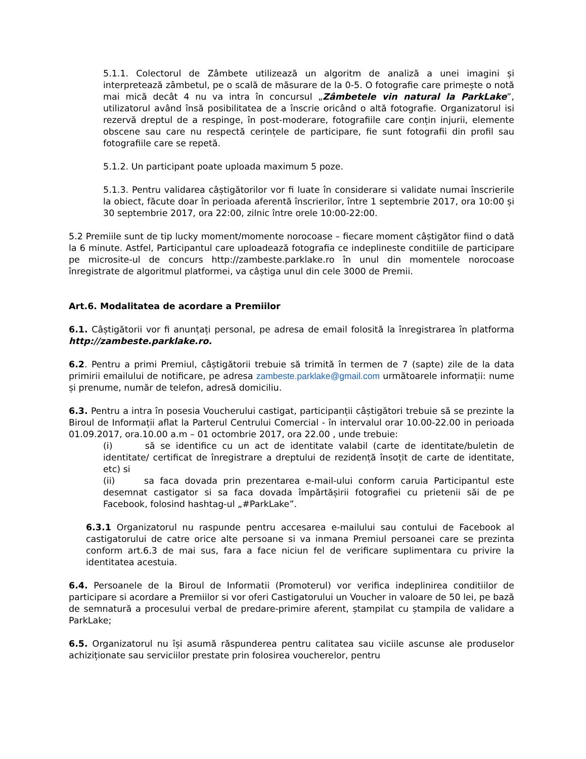5.1.1. Colectorul de Zâmbete utilizează un algoritm de analiză a unei imagini și interpretează zâmbetul, pe o scală de măsurare de la 0-5. O fotografie care primește o notă mai mică decât 4 nu va intra în concursul „Zâmbetele vin natural la ParkLake”, utilizatorul având însă posibilitatea de a înscrie oricând o altă fotografie. Organizatorul isi rezervă dreptul de a respinge, în post-moderare, fotografiile care conțin injurii, elemente obscene sau care nu respectă cerințele de participare, fie sunt fotografii din profil sau fotografiile care se repetă.
5.1.2. Un participant poate uploada maximum 5 poze.
5.1.3. Pentru validarea câștigătorilor vor fi luate în considerare si validate numai înscrierile la obiect, făcute doar în perioada aferentă înscrierilor, între 1 septembrie 2017, ora 10:00 și 30 septembrie 2017, ora 22:00, zilnic între orele 10:00-22:00.
5.2 Premiile sunt de tip lucky moment/momente norocoase – fiecare moment câștigător fiind o dată la 6 minute. Astfel, Participantul care uploadează fotografia ce indeplineste conditiile de participare pe microsite-ul de concurs http://zambeste.parklake.ro în unul din momentele norocoase înregistrate de algoritmul platformei, va câștiga unul din cele 3000 de Premii.
Art.6. Modalitatea de acordare a Premiilor
6.1. Câștigătorii vor fi anunțați personal, pe adresa de email folosită la înregistrarea în platforma http://zambeste.parklake.ro.
6.2. Pentru a primi Premiul, câștigătorii trebuie să trimită în termen de 7 (sapte) zile de la data primirii emailului de notificare, pe adresa zambeste.parklake@gmail.com următoarele informații: nume și prenume, număr de telefon, adresă domiciliu.
6.3. Pentru a intra în posesia Voucherului castigat, participanții câștigători trebuie să se prezinte la Biroul de Informații aflat la Parterul Centrului Comercial - în intervalul orar 10.00-22.00 in perioada 01.09.2017, ora.10.00 a.m – 01 octombrie 2017, ora 22.00 , unde trebuie:
(i) să se identifice cu un act de identitate valabil (carte de identitate/buletin de identitate/ certificat de înregistrare a dreptului de rezidență însoțit de carte de identitate, etc) si
(ii) sa faca dovada prin prezentarea e-mail-ului conform caruia Participantul este desemnat castigator si sa faca dovada împărtășirii fotografiei cu prietenii săi de pe Facebook, folosind hashtag-ul „#ParkLake”.
6.3.1 Organizatorul nu raspunde pentru accesarea e-mailului sau contului de Facebook al castigatorului de catre orice alte persoane si va inmana Premiul persoanei care se prezinta conform art.6.3 de mai sus, fara a face niciun fel de verificare suplimentara cu privire la identitatea acestuia.
6.4. Persoanele de la Biroul de Informatii (Promoterul) vor verifica indeplinirea conditiilor de participare si acordare a Premiilor si vor oferi Castigatorului un Voucher in valoare de 50 lei, pe bază de semnatură a procesului verbal de predare-primire aferent, ștampilat cu ștampila de validare a ParkLake;
6.5. Organizatorul nu își asumă răspunderea pentru calitatea sau viciile ascunse ale produselor achiziționate sau serviciilor prestate prin folosirea voucherelor, pentru